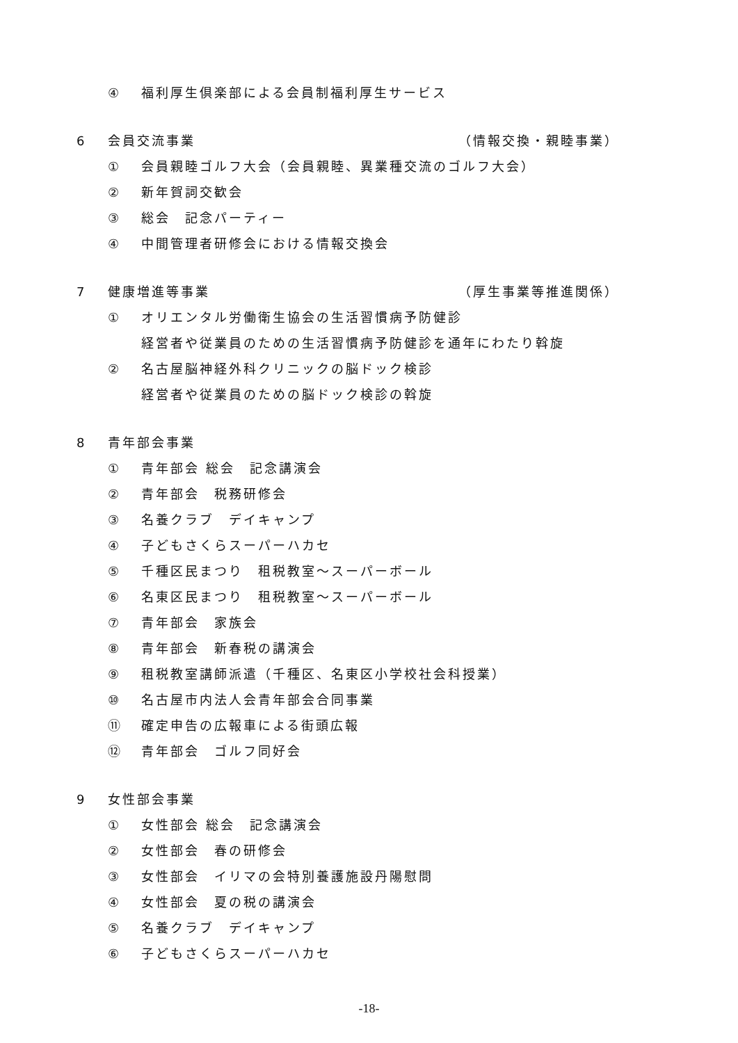④ 福利厚生倶楽部による会員制福利厚生サービス
6 会員交流事業 （情報交換・親睦事業）
① 会員親睦ゴルフ大会（会員親睦、異業種交流のゴルフ大会）
② 新年賀詞交歓会
③ 総会　記念パーティー
④ 中間管理者研修会における情報交換会
7 健康増進等事業 （厚生事業等推進関係）
① オリエンタル労働衛生協会の生活習慣病予防健診
経営者や従業員のための生活習慣病予防健診を通年にわたり斡旋
② 名古屋脳神経外科クリニックの脳ドック検診
経営者や従業員のための脳ドック検診の斡旋
8 青年部会事業
① 青年部会 総会　記念講演会
② 青年部会　税務研修会
③ 名養クラブ　デイキャンプ
④ 子どもさくらスーパーハカセ
⑤ 千種区民まつり　租税教室～スーパーボール
⑥ 名東区民まつり　租税教室～スーパーボール
⑦ 青年部会　家族会
⑧ 青年部会　新春税の講演会
⑨ 租税教室講師派遣（千種区、名東区小学校社会科授業）
⑩ 名古屋市内法人会青年部会合同事業
⑪ 確定申告の広報車による街頭広報
⑫ 青年部会　ゴルフ同好会
9 女性部会事業
① 女性部会 総会　記念講演会
② 女性部会　春の研修会
③ 女性部会　イリマの会特別養護施設丹陽慰問
④ 女性部会　夏の税の講演会
⑤ 名養クラブ　デイキャンプ
⑥ 子どもさくらスーパーハカセ
-18-